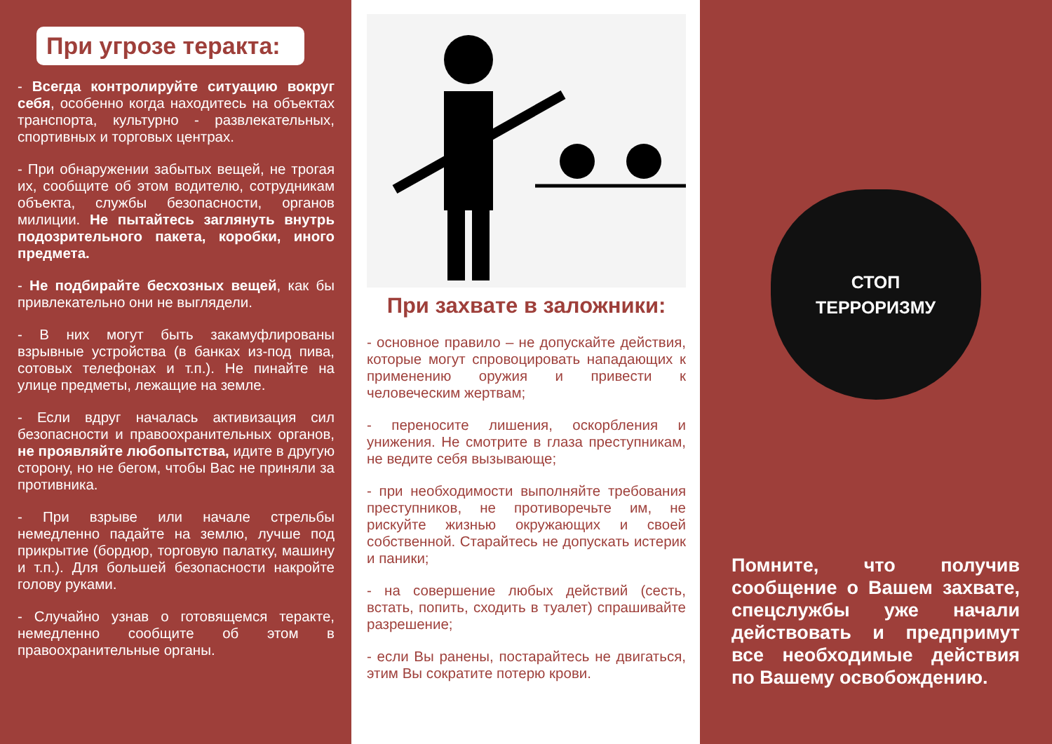При угрозе теракта:
- Всегда контролируйте ситуацию вокруг себя, особенно когда находитесь на объектах транспорта, культурно - развлекательных, спортивных и торговых центрах.
- При обнаружении забытых вещей, не трогая их, сообщите об этом водителю, сотрудникам объекта, службы безопасности, органов милиции. Не пытайтесь заглянуть внутрь подозрительного пакета, коробки, иного предмета.
- Не подбирайте бесхозных вещей, как бы привлекательно они не выглядели.
- В них могут быть закамуфлированы взрывные устройства (в банках из-под пива, сотовых телефонах и т.п.). Не пинайте на улице предметы, лежащие на земле.
- Если вдруг началась активизация сил безопасности и правоохранительных органов, не проявляйте любопытства, идите в другую сторону, но не бегом, чтобы Вас не приняли за противника.
- При взрыве или начале стрельбы немедленно падайте на землю, лучше под прикрытие (бордюр, торговую палатку, машину и т.п.). Для большей безопасности накройте голову руками.
- Случайно узнав о готовящемся теракте, немедленно сообщите об этом в правоохранительные органы.
При захвате в заложники:
- основное правило – не допускайте действия, которые могут спровоцировать нападающих к применению оружия и привести к человеческим жертвам;
- переносите лишения, оскорбления и унижения. Не смотрите в глаза преступникам, не ведите себя вызывающе;
- при необходимости выполняйте требования преступников, не противоречьте им, не рискуйте жизнью окружающих и своей собственной. Старайтесь не допускать истерик и паники;
- на совершение любых действий (сесть, встать, попить, сходить в туалет) спрашивайте разрешение;
- если Вы ранены, постарайтесь не двигаться, этим Вы сократите потерю крови.
СТОП
ТЕРРОРИЗМУ
Помните, что получив сообщение о Вашем захвате, спецслужбы уже начали действовать и предпримут все необходимые действия по Вашему освобождению.